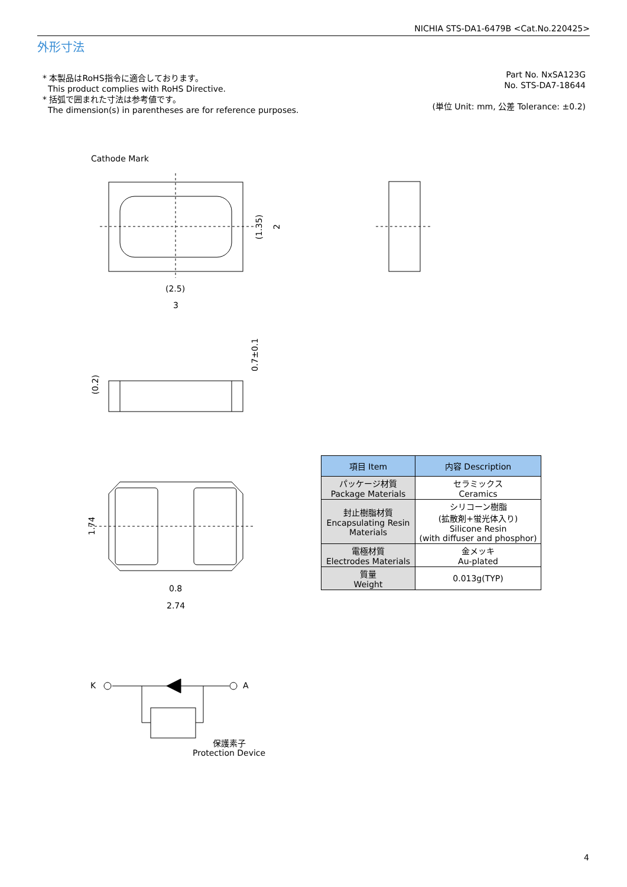NICHIA STS-DA1-6479B <Cat.No.220425>
外形寸法
* 本製品はRoHS指令に適合しております。
This product complies with RoHS Directive.
* 括弧で囲まれた寸法は参考値です。
The dimension(s) in parentheses are for reference purposes.
Part No. NxSA123G
No. STS-DA7-18644
(単位 Unit: mm, 公差 Tolerance: ±0.2)
Cathode Mark
(2.5)
3
0.8
2.74
K
A
保護素子
Protection Device
(1.35)
2
0.7±0.1
(0.2)
1.74
| 項目 Item | 内容 Description |
| --- | --- |
| パッケージ材質 Package Materials | セラミックス Ceramics |
| 封止樹脂材質 Encapsulating Resin Materials | シリコーン樹脂 (拡散剤+蛍光体入り) Silicone Resin (with diffuser and phosphor) |
| 電極材質 Electrodes Materials | 金メッキ Au-plated |
| 質量 Weight | 0.013g(TYP) |
4